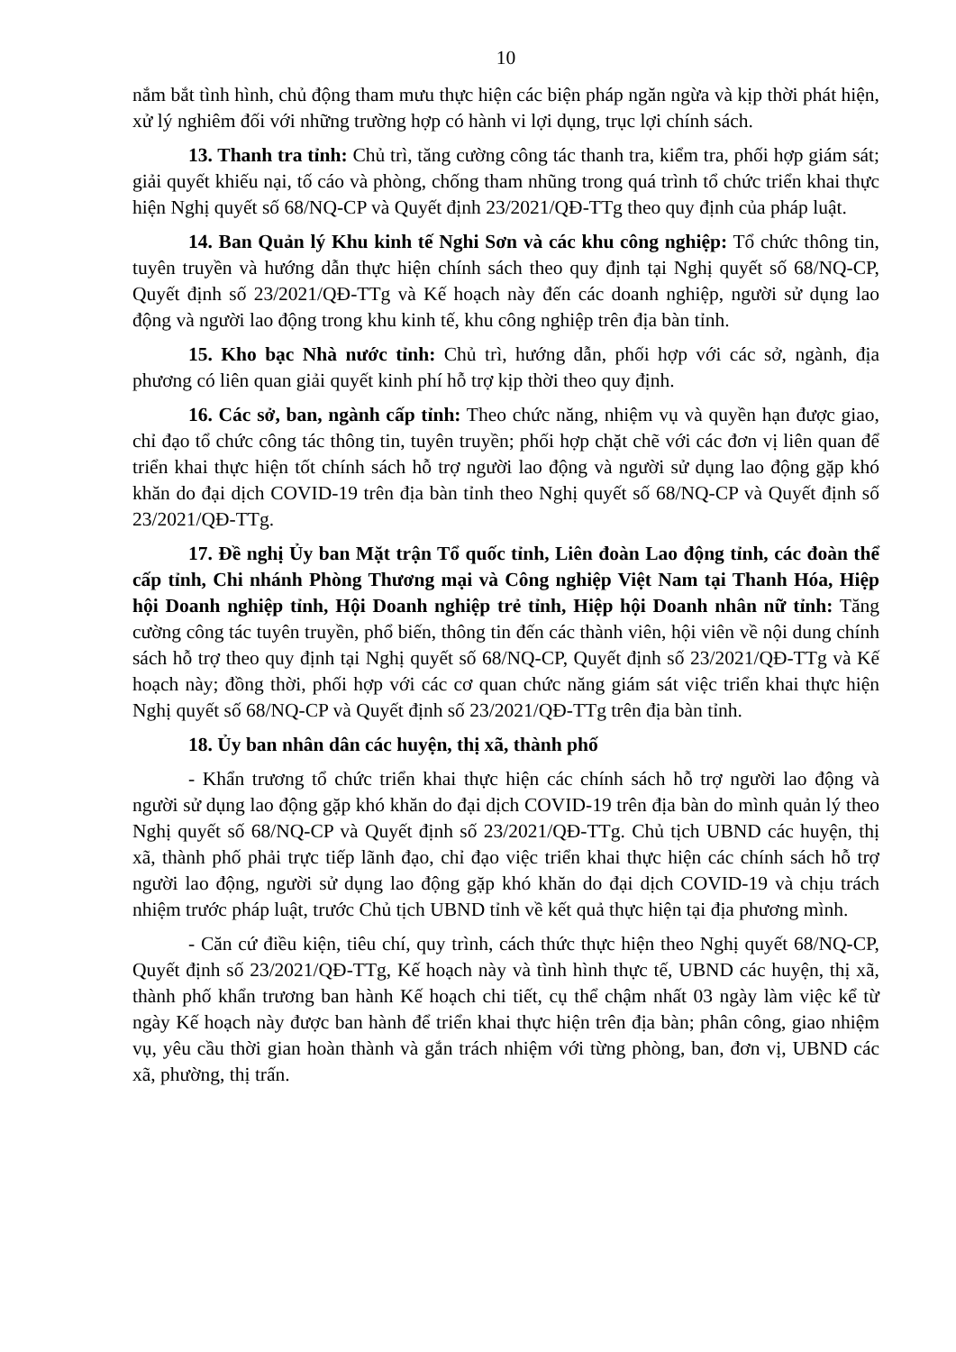10
nắm bắt tình hình, chủ động tham mưu thực hiện các biện pháp ngăn ngừa và kịp thời phát hiện, xử lý nghiêm đối với những trường hợp có hành vi lợi dụng, trục lợi chính sách.
13. Thanh tra tỉnh: Chủ trì, tăng cường công tác thanh tra, kiểm tra, phối hợp giám sát; giải quyết khiếu nại, tố cáo và phòng, chống tham nhũng trong quá trình tổ chức triển khai thực hiện Nghị quyết số 68/NQ-CP và Quyết định 23/2021/QĐ-TTg theo quy định của pháp luật.
14. Ban Quản lý Khu kinh tế Nghi Sơn và các khu công nghiệp: Tổ chức thông tin, tuyên truyền và hướng dẫn thực hiện chính sách theo quy định tại Nghị quyết số 68/NQ-CP, Quyết định số 23/2021/QĐ-TTg và Kế hoạch này đến các doanh nghiệp, người sử dụng lao động và người lao động trong khu kinh tế, khu công nghiệp trên địa bàn tỉnh.
15. Kho bạc Nhà nước tỉnh: Chủ trì, hướng dẫn, phối hợp với các sở, ngành, địa phương có liên quan giải quyết kinh phí hỗ trợ kịp thời theo quy định.
16. Các sở, ban, ngành cấp tỉnh: Theo chức năng, nhiệm vụ và quyền hạn được giao, chỉ đạo tổ chức công tác thông tin, tuyên truyền; phối hợp chặt chẽ với các đơn vị liên quan để triển khai thực hiện tốt chính sách hỗ trợ người lao động và người sử dụng lao động gặp khó khăn do đại dịch COVID-19 trên địa bàn tỉnh theo Nghị quyết số 68/NQ-CP và Quyết định số 23/2021/QĐ-TTg.
17. Đề nghị Ủy ban Mặt trận Tổ quốc tỉnh, Liên đoàn Lao động tỉnh, các đoàn thể cấp tỉnh, Chi nhánh Phòng Thương mại và Công nghiệp Việt Nam tại Thanh Hóa, Hiệp hội Doanh nghiệp tỉnh, Hội Doanh nghiệp trẻ tỉnh, Hiệp hội Doanh nhân nữ tỉnh: Tăng cường công tác tuyên truyền, phổ biến, thông tin đến các thành viên, hội viên về nội dung chính sách hỗ trợ theo quy định tại Nghị quyết số 68/NQ-CP, Quyết định số 23/2021/QĐ-TTg và Kế hoạch này; đồng thời, phối hợp với các cơ quan chức năng giám sát việc triển khai thực hiện Nghị quyết số 68/NQ-CP và Quyết định số 23/2021/QĐ-TTg trên địa bàn tỉnh.
18. Ủy ban nhân dân các huyện, thị xã, thành phố
- Khẩn trương tổ chức triển khai thực hiện các chính sách hỗ trợ người lao động và người sử dụng lao động gặp khó khăn do đại dịch COVID-19 trên địa bàn do mình quản lý theo Nghị quyết số 68/NQ-CP và Quyết định số 23/2021/QĐ-TTg. Chủ tịch UBND các huyện, thị xã, thành phố phải trực tiếp lãnh đạo, chỉ đạo việc triển khai thực hiện các chính sách hỗ trợ người lao động, người sử dụng lao động gặp khó khăn do đại dịch COVID-19 và chịu trách nhiệm trước pháp luật, trước Chủ tịch UBND tỉnh về kết quả thực hiện tại địa phương mình.
- Căn cứ điều kiện, tiêu chí, quy trình, cách thức thực hiện theo Nghị quyết 68/NQ-CP, Quyết định số 23/2021/QĐ-TTg, Kế hoạch này và tình hình thực tế, UBND các huyện, thị xã, thành phố khẩn trương ban hành Kế hoạch chi tiết, cụ thể chậm nhất 03 ngày làm việc kể từ ngày Kế hoạch này được ban hành để triển khai thực hiện trên địa bàn; phân công, giao nhiệm vụ, yêu cầu thời gian hoàn thành và gắn trách nhiệm với từng phòng, ban, đơn vị, UBND các xã, phường, thị trấn.